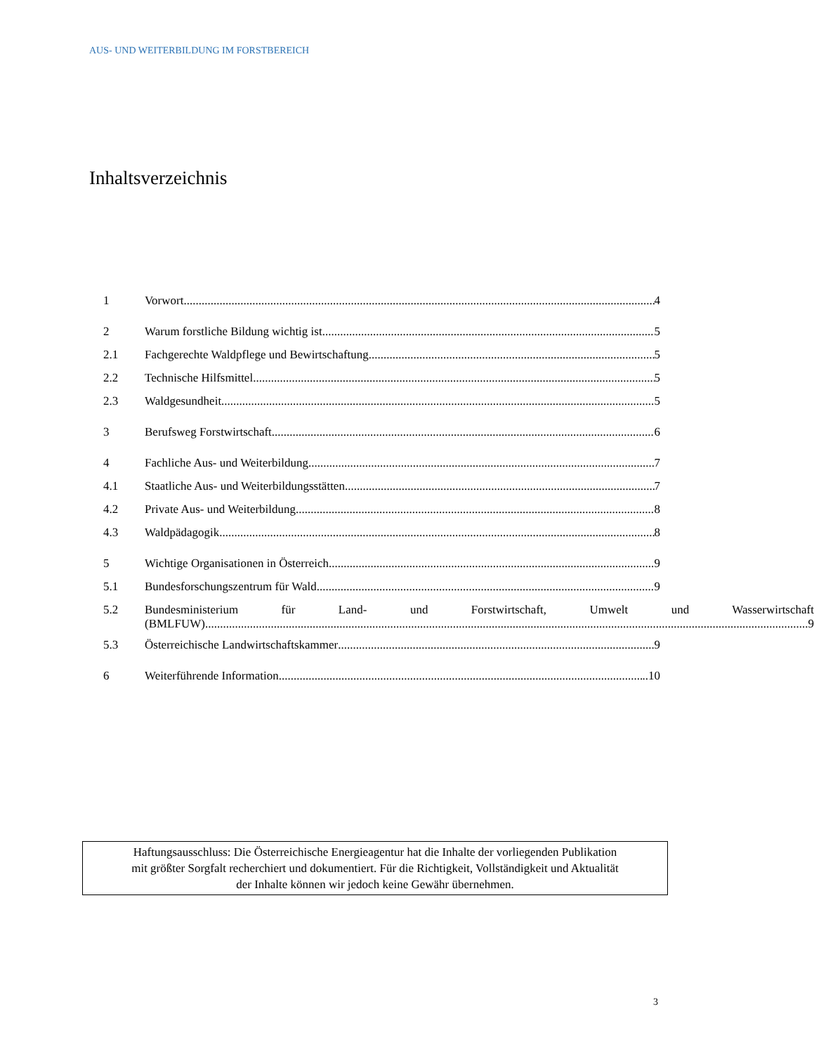AUS- UND WEITERBILDUNG IM FORSTBEREICH
Inhaltsverzeichnis
1 Vorwort 4
2 Warum forstliche Bildung wichtig ist 5
2.1 Fachgerechte Waldpflege und Bewirtschaftung 5
2.2 Technische Hilfsmittel 5
2.3 Waldgesundheit 5
3 Berufsweg Forstwirtschaft 6
4 Fachliche Aus- und Weiterbildung 7
4.1 Staatliche Aus- und Weiterbildungsstätten 7
4.2 Private Aus- und Weiterbildung 8
4.3 Waldpädagogik 8
5 Wichtige Organisationen in Österreich 9
5.1 Bundesforschungszentrum für Wald 9
5.2 Bundesministerium für Land- und Forstwirtschaft, Umwelt und Wasserwirtschaft
(BMLFUW) 9
5.3 Österreichische Landwirtschaftskammer 9
6 Weiterführende Information ..10
Haftungsausschluss: Die Österreichische Energieagentur hat die Inhalte der vorliegenden Publikation
mit größter Sorgfalt recherchiert und dokumentiert. Für die Richtigkeit, Vollständigkeit und Aktualität
der Inhalte können wir jedoch keine Gewähr übernehmen.
3